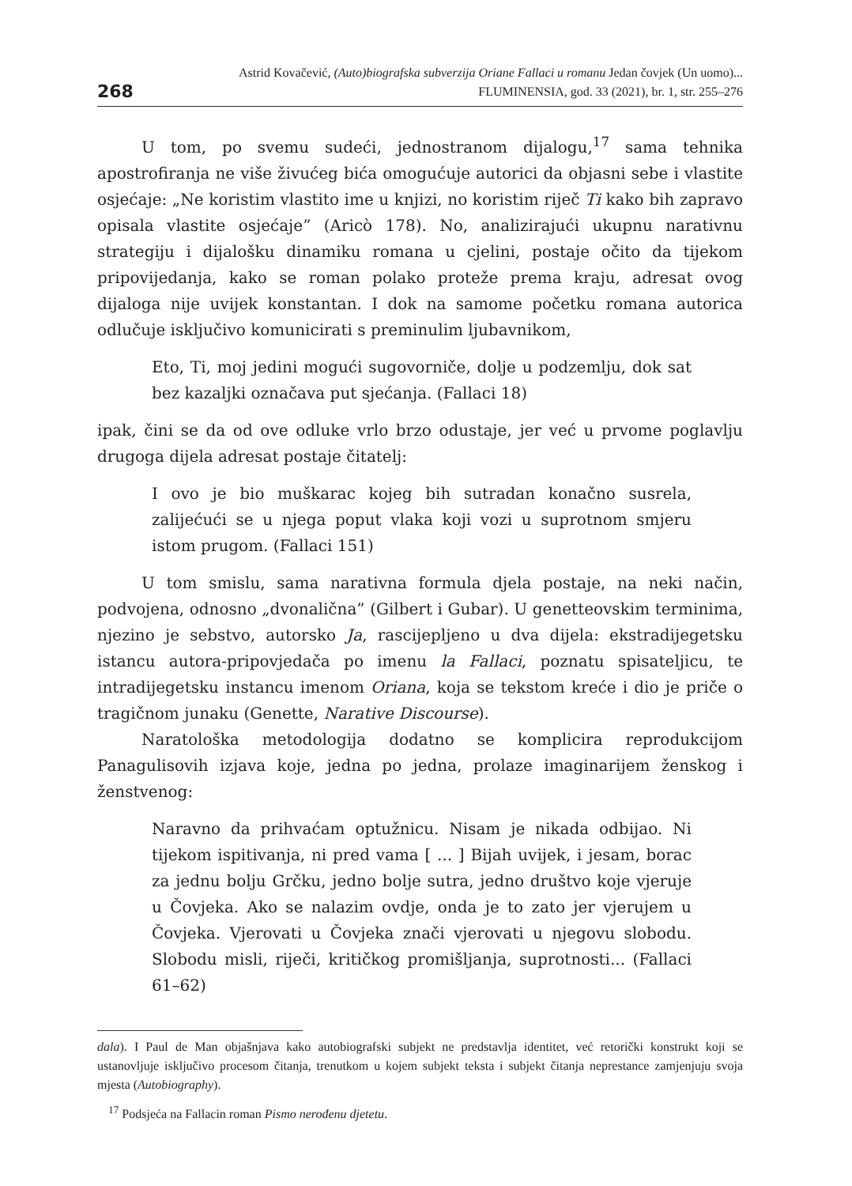268
Astrid Kovačević, (Auto)biografska subverzija Oriane Fallaci u romanu Jedan čovjek (Un uomo)...
FLUMINENSIA, god. 33 (2021), br. 1, str. 255–276
U tom, po svemu sudeći, jednostranom dijalogu,<sup>17</sup> sama tehnika apostrofiranja ne više živućeg bića omogućuje autorici da objasni sebe i vlastite osjećaje: „Ne koristim vlastito ime u knjizi, no koristim riječ Ti kako bih zapravo opisala vlastite osjećaje” (Aricò 178). No, analizirajući ukupnu narativnu strategiju i dijalošku dinamiku romana u cjelini, postaje očito da tijekom pripovijedanja, kako se roman polako proteže prema kraju, adresat ovog dijaloga nije uvijek konstantan. I dok na samome početku romana autorica odlučuje isključivo komunicirati s preminulim ljubavnikom,
Eto, Ti, moj jedini mogući sugovorniče, dolje u podzemlju, dok sat bez kazaljki označava put sjećanja. (Fallaci 18)
ipak, čini se da od ove odluke vrlo brzo odustaje, jer već u prvome poglavlju drugoga dijela adresat postaje čitatelj:
I ovo je bio muškarac kojeg bih sutradan konačno susrela, zalijećući se u njega poput vlaka koji vozi u suprotnom smjeru istom prugom. (Fallaci 151)
U tom smislu, sama narativna formula djela postaje, na neki način, podvojena, odnosno „dvonalična” (Gilbert i Gubar). U genetteovskim terminima, njezino je sebstvo, autorsko Ja, rascijepljeno u dva dijela: ekstradijegetsku istancu autora-pripovjedača po imenu la Fallaci, poznatu spisateljicu, te intradijegetsku instancu imenom Oriana, koja se tekstom kreće i dio je priče o tragičnom junaku (Genette, Narative Discourse).
Naratološka metodologija dodatno se komplicira reprodukcijom Panagulisovih izjava koje, jedna po jedna, prolaze imaginarijem ženskog i ženstvenog:
Naravno da prihvaćam optužnicu. Nisam je nikada odbijao. Ni tijekom ispitivanja, ni pred vama [ ... ] Bijah uvijek, i jesam, borac za jednu bolju Grčku, jedno bolje sutra, jedno društvo koje vjeruje u Čovjeka. Ako se nalazim ovdje, onda je to zato jer vjerujem u Čovjeka. Vjerovati u Čovjeka znači vjerovati u njegovu slobodu. Slobodu misli, riječi, kritičkog promišljanja, suprotnosti... (Fallaci 61–62)
dala). I Paul de Man objašnjava kako autobiografski subjekt ne predstavlja identitet, već retorički konstrukt koji se ustanovljuje isključivo procesom čitanja, trenutkom u kojem subjekt teksta i subjekt čitanja neprestance zamjenjuju svoja mjesta (Autobiography).
<sup>17</sup> Podsjeća na Fallacin roman Pismo nerođenu djetetu.